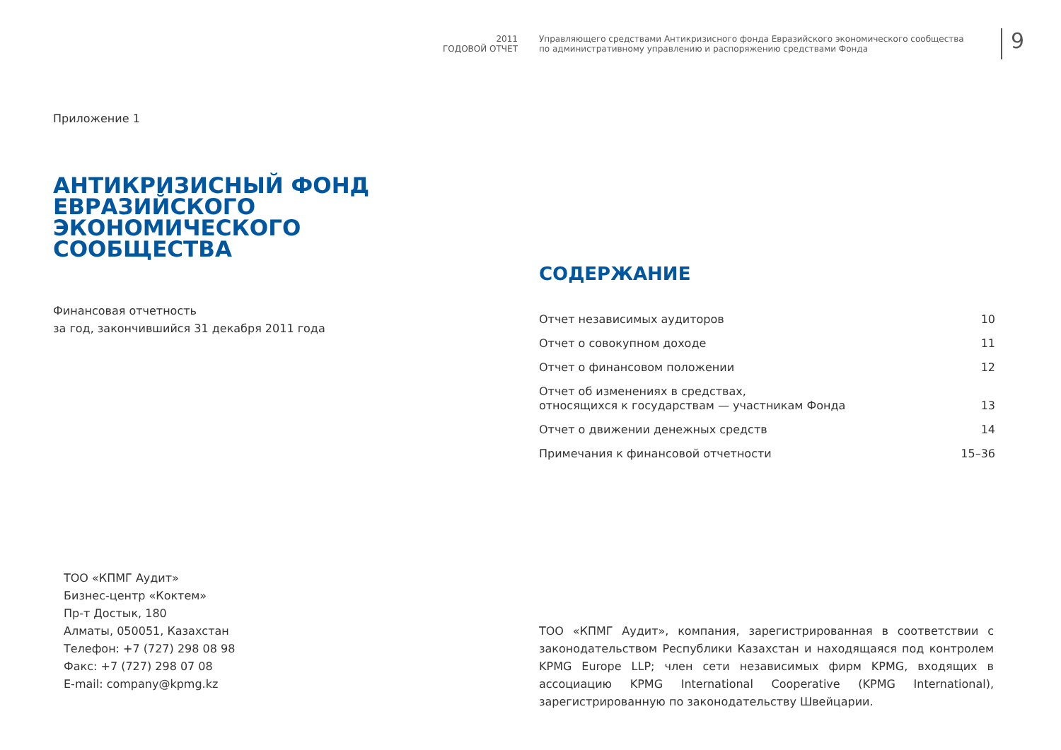2011
ГОДОВОЙ ОТЧЕТ
Управляющего средствами Антикризисного фонда Евразийского экономического сообщества
по административному управлению и распоряжению средствами Фонда
9
Приложение 1
АНТИКРИЗИСНЫЙ ФОНД
ЕВРАЗИЙСКОГО ЭКОНОМИЧЕСКОГО
СООБЩЕСТВА
Финансовая отчетность
за год, закончившийся 31 декабря 2011 года
СОДЕРЖАНИЕ
Отчет независимых аудиторов 10
Отчет о совокупном доходе 11
Отчет о финансовом положении 12
Отчет об изменениях в средствах,
относящихся к государствам — участникам Фонда 13
Отчет о движении денежных средств 14
Примечания к финансовой отчетности 15–36
ТОО «КПМГ Аудит»
Бизнес-центр «Коктем»
Пр-т Достык, 180
Алматы, 050051, Казахстан
Телефон: +7 (727) 298 08 98
Факс: +7 (727) 298 07 08
E-mail: company@kpmg.kz
ТОО «КПМГ Аудит», компания, зарегистрированная в соответствии с законодательством Республики Казахстан и находящаяся под контролем KPMG Europe LLP; член сети независимых фирм KPMG, входящих в ассоциацию KPMG International Cooperative (KPMG International), зарегистрированную по законодательству Швейцарии.